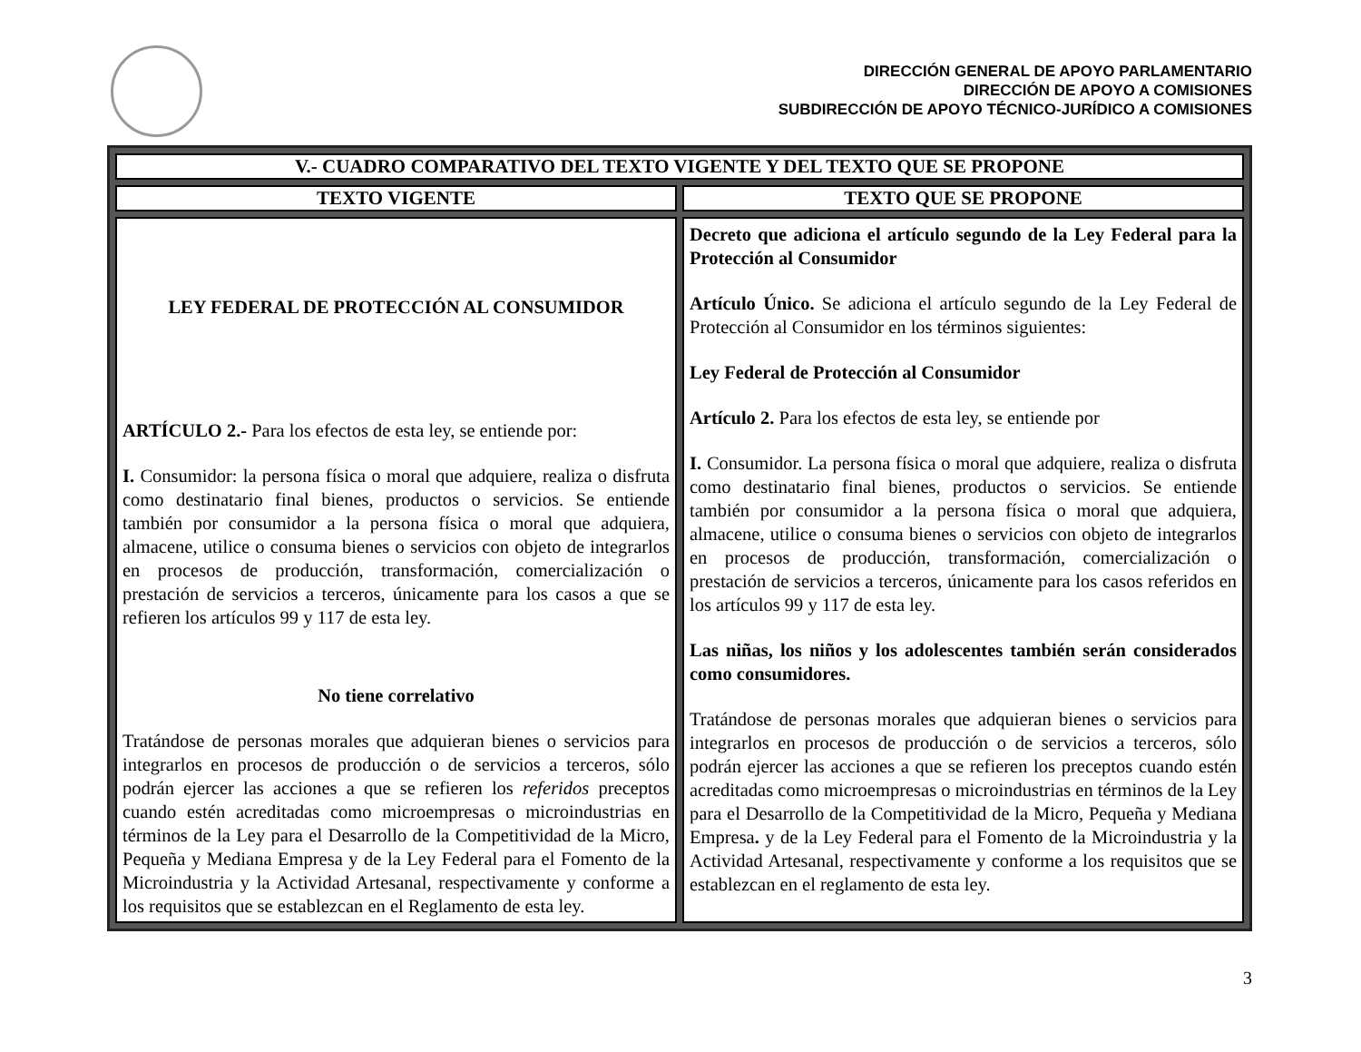DIRECCIÓN GENERAL DE APOYO PARLAMENTARIO
DIRECCIÓN DE APOYO A COMISIONES
SUBDIRECCIÓN DE APOYO TÉCNICO-JURÍDICO A COMISIONES
| V.- CUADRO COMPARATIVO DEL TEXTO VIGENTE Y DEL TEXTO QUE SE PROPONE | |
| --- | --- |
| TEXTO VIGENTE | TEXTO QUE SE PROPONE |
| LEY FEDERAL DE PROTECCIÓN AL CONSUMIDOR ARTÍCULO 2.- Para los efectos de esta ley, se entiende por: I. Consumidor: la persona física o moral que adquiere, realiza o disfruta como destinatario final bienes, productos o servicios. Se entiende también por consumidor a la persona física o moral que adquiera, almacene, utilice o consuma bienes o servicios con objeto de integrarlos en procesos de producción, transformación, comercialización o prestación de servicios a terceros, únicamente para los casos a que se refieren los artículos 99 y 117 de esta ley. No tiene correlativo Tratándose de personas morales que adquieran bienes o servicios para integrarlos en procesos de producción o de servicios a terceros, sólo podrán ejercer las acciones a que se refieren los referidos preceptos cuando estén acreditadas como microempresas o microindustrias en términos de la Ley para el Desarrollo de la Competitividad de la Micro, Pequeña y Mediana Empresa y de la Ley Federal para el Fomento de la Microindustria y la Actividad Artesanal, respectivamente y conforme a los requisitos que se establezcan en el Reglamento de esta ley. | Decreto que adiciona el artículo segundo de la Ley Federal para la Protección al Consumidor Artículo Único. Se adiciona el artículo segundo de la Ley Federal de Protección al Consumidor en los términos siguientes: Ley Federal de Protección al Consumidor Artículo 2. Para los efectos de esta ley, se entiende por I. Consumidor. La persona física o moral que adquiere, realiza o disfruta como destinatario final bienes, productos o servicios. Se entiende también por consumidor a la persona física o moral que adquiera, almacene, utilice o consuma bienes o servicios con objeto de integrarlos en procesos de producción, transformación, comercialización o prestación de servicios a terceros, únicamente para los casos referidos en los artículos 99 y 117 de esta ley. Las niñas, los niños y los adolescentes también serán considerados como consumidores. Tratándose de personas morales que adquieran bienes o servicios para integrarlos en procesos de producción o de servicios a terceros, sólo podrán ejercer las acciones a que se refieren los preceptos cuando estén acreditadas como microempresas o microindustrias en términos de la Ley para el Desarrollo de la Competitividad de la Micro, Pequeña y Mediana Empresa . y de la Ley Federal para el Fomento de la Microindustria y la Actividad Artesanal, respectivamente y conforme a los requisitos que se establezcan en el reglamento de esta ley. |
3